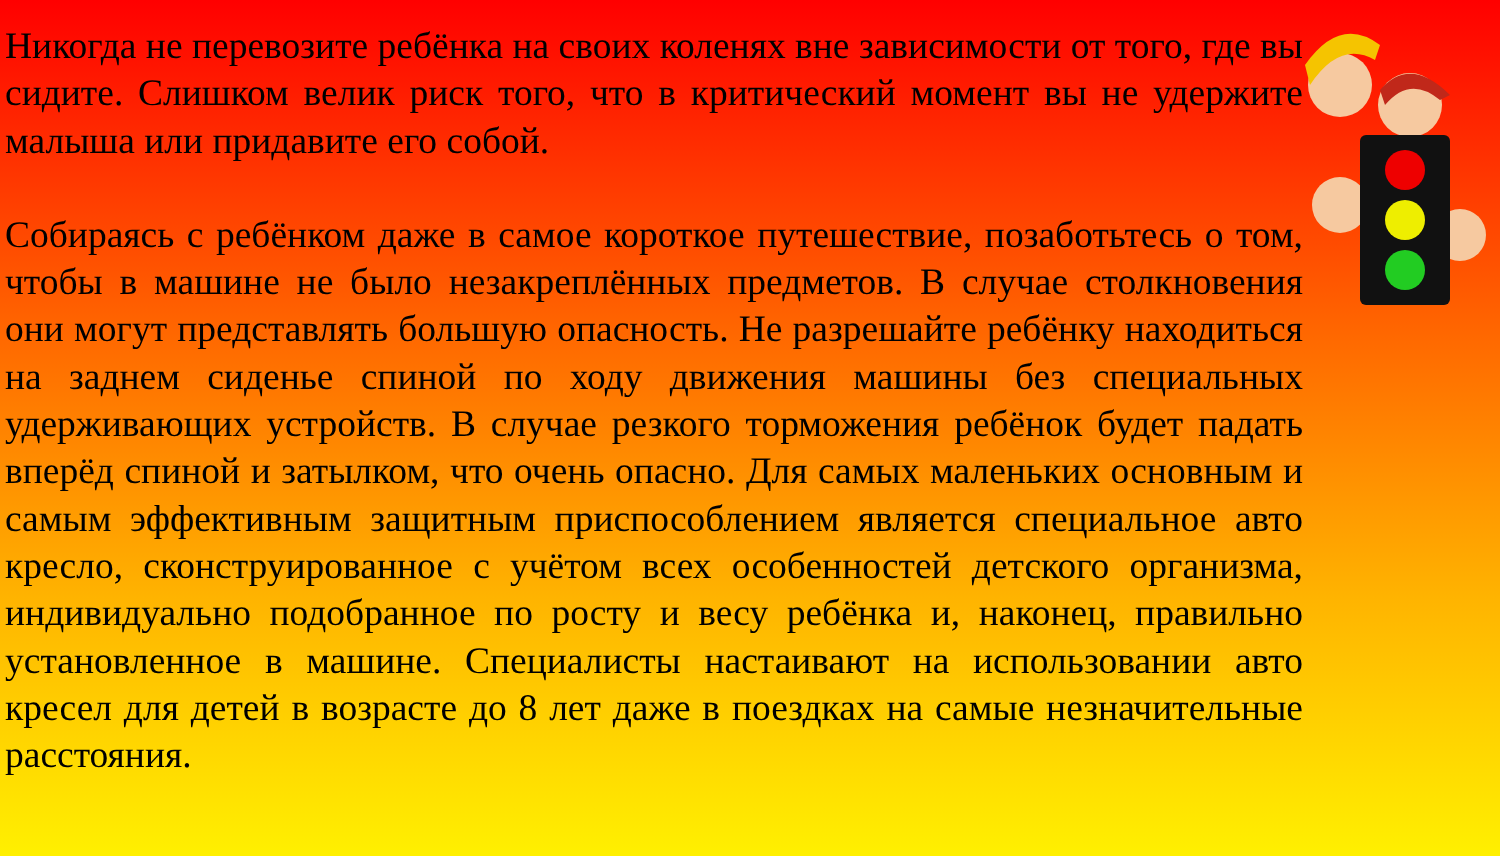Никогда не перевозите ребёнка на своих коленях вне зависимости от того, где вы сидите. Слишком велик риск того, что в критический момент вы не удержите малыша или придавите его собой.
Собираясь с ребёнком даже в самое короткое путешествие, позаботьтесь о том, чтобы в машине не было незакреплённых предметов. В случае столкновения они могут представлять большую опасность. Не разрешайте ребёнку находиться на заднем сиденье спиной по ходу движения машины без специальных удерживающих устройств. В случае резкого торможения ребёнок будет падать вперёд спиной и затылком, что очень опасно. Для самых маленьких основным и самым эффективным защитным приспособлением является специальное авто кресло, сконструированное с учётом всех особенностей детского организма, индивидуально подобранное по росту и весу ребёнка и, наконец, правильно установленное в машине. Специалисты настаивают на использовании авто кресел для детей в возрасте до 8 лет даже в поездках на самые незначительные расстояния.